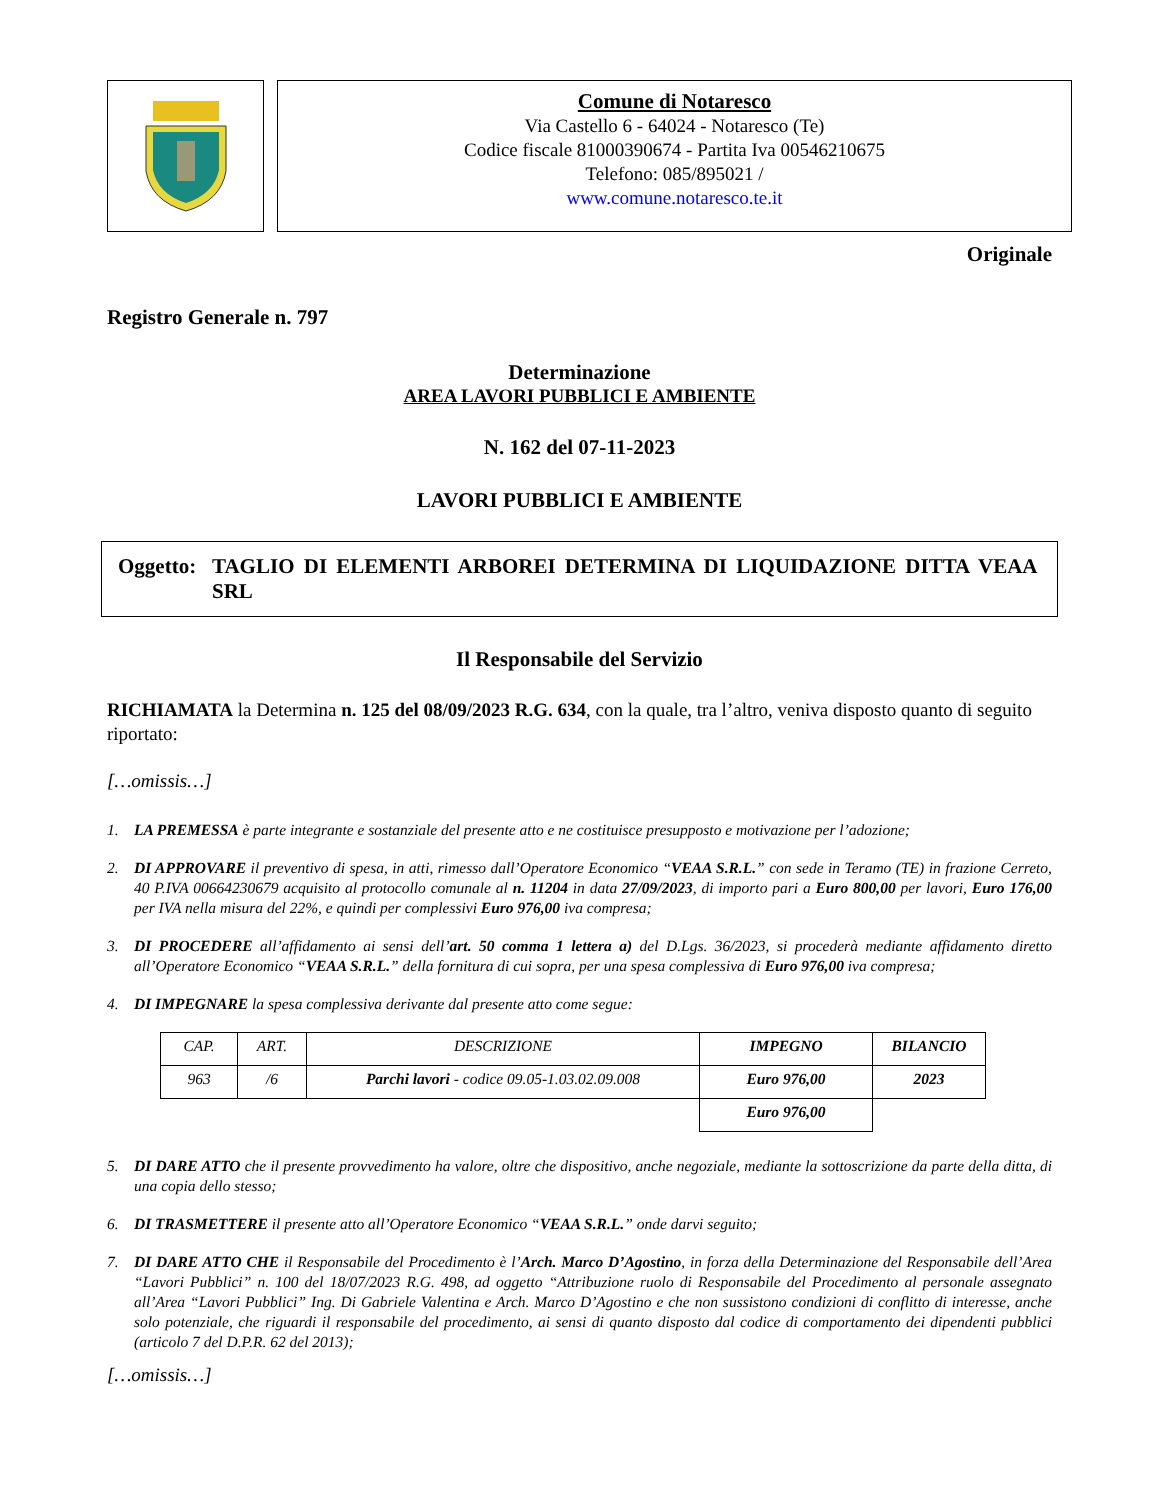Comune di Notaresco
Via Castello 6 - 64024 - Notaresco (Te)
Codice fiscale 81000390674 - Partita Iva 00546210675
Telefono: 085/895021 /
www.comune.notaresco.te.it
Originale
Registro Generale n. 797
Determinazione
AREA LAVORI PUBBLICI E AMBIENTE
N. 162 del 07-11-2023
LAVORI PUBBLICI E AMBIENTE
Oggetto: TAGLIO DI ELEMENTI ARBOREI DETERMINA DI LIQUIDAZIONE DITTA VEAA SRL
Il Responsabile del Servizio
RICHIAMATA la Determina n. 125 del 08/09/2023 R.G. 634, con la quale, tra l’altro, veniva disposto quanto di seguito riportato:
[…omissis…]
1. LA PREMESSA è parte integrante e sostanziale del presente atto e ne costituisce presupposto e motivazione per l’adozione;
2. DI APPROVARE il preventivo di spesa, in atti, rimesso dall’Operatore Economico “VEAA S.R.L.” con sede in Teramo (TE) in frazione Cerreto, 40 P.IVA 00664230679 acquisito al protocollo comunale al n. 11204 in data 27/09/2023, di importo pari a Euro 800,00 per lavori, Euro 176,00 per IVA nella misura del 22%, e quindi per complessivi Euro 976,00 iva compresa;
3. DI PROCEDERE all’affidamento ai sensi dell’art. 50 comma 1 lettera a) del D.Lgs. 36/2023, si procederà mediante affidamento diretto all’Operatore Economico “VEAA S.R.L.” della fornitura di cui sopra, per una spesa complessiva di Euro 976,00 iva compresa;
4. DI IMPEGNARE la spesa complessiva derivante dal presente atto come segue:
| CAP. | ART. | DESCRIZIONE | IMPEGNO | BILANCIO |
| 963 | /6 | Parchi lavori - codice 09.05-1.03.02.09.008 | Euro 976,00 | 2023 |
| | | | Euro 976,00 | |
5. DI DARE ATTO che il presente provvedimento ha valore, oltre che dispositivo, anche negoziale, mediante la sottoscrizione da parte della ditta, di una copia dello stesso;
6. DI TRASMETTERE il presente atto all’Operatore Economico “VEAA S.R.L.” onde darvi seguito;
7. DI DARE ATTO CHE il Responsabile del Procedimento è l’Arch. Marco D’Agostino, in forza della Determinazione del Responsabile dell’Area “Lavori Pubblici” n. 100 del 18/07/2023 R.G. 498, ad oggetto “Attribuzione ruolo di Responsabile del Procedimento al personale assegnato all’Area “Lavori Pubblici” Ing. Di Gabriele Valentina e Arch. Marco D’Agostino e che non sussistono condizioni di conflitto di interesse, anche solo potenziale, che riguardi il responsabile del procedimento, ai sensi di quanto disposto dal codice di comportamento dei dipendenti pubblici (articolo 7 del D.P.R. 62 del 2013);
[…omissis…]